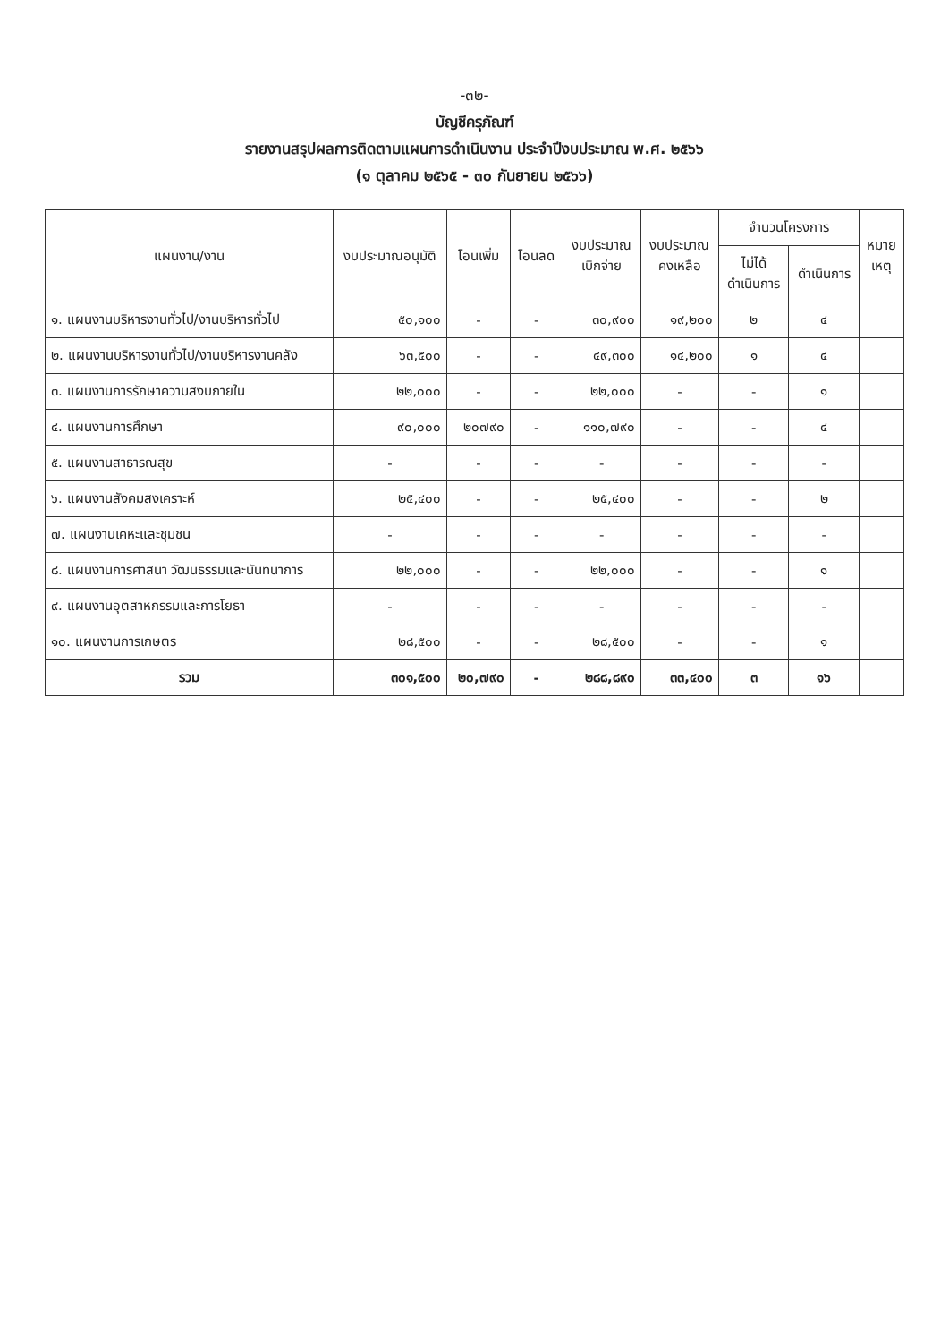-๓๒-
บัญชีครุภัณฑ์
รายงานสรุปผลการติดตามแผนการดำเนินงาน ประจำปีงบประมาณ พ.ศ. ๒๕๖๖
(๑ ตุลาคม ๒๕๖๕ - ๓๐ กันยายน ๒๕๖๖)
| แผนงาน/งาน | งบประมาณอนุมัติ | โอนเพิ่ม | โอนลด | งบประมาณ เบิกจ่าย | งบประมาณ คงเหลือ | จำนวนโครงการ | | หมาย เหตุ |
| --- | --- | --- | --- | --- | --- | --- | --- | --- |
| | | | | | | ไม่ได้ ดำเนินการ | ดำเนินการ | |
| ๑. แผนงานบริหารงานทั่วไป/งานบริหารทั่วไป | ๕๐,๑๐๐ | - | - | ๓๐,๙๐๐ | ๑๙,๒๐๐ | ๒ | ๔ | |
| ๒. แผนงานบริหารงานทั่วไป/งานบริหารงานคลัง | ๖๓,๕๐๐ | - | - | ๔๙,๓๐๐ | ๑๔,๒๐๐ | ๑ | ๔ | |
| ๓. แผนงานการรักษาความสงบภายใน | ๒๒,๐๐๐ | - | - | ๒๒,๐๐๐ | - | - | ๑ | |
| ๔. แผนงานการศึกษา | ๙๐,๐๐๐ | ๒๐๗๙๐ | - | ๑๑๐,๗๙๐ | - | - | ๔ | |
| ๕. แผนงานสาธารณสุข | - | - | - | - | - | - | - | |
| ๖. แผนงานสังคมสงเคราะห์ | ๒๕,๔๐๐ | - | - | ๒๕,๔๐๐ | - | - | ๒ | |
| ๗. แผนงานเคหะและชุมชน | - | - | - | - | - | - | - | |
| ๘. แผนงานการศาสนา วัฒนธรรมและนันทนาการ | ๒๒,๐๐๐ | - | - | ๒๒,๐๐๐ | - | - | ๑ | |
| ๙. แผนงานอุตสาหกรรมและการโยธา | - | - | - | - | - | - | - | |
| ๑๐. แผนงานการเกษตร | ๒๘,๕๐๐ | - | - | ๒๘,๕๐๐ | - | - | ๑ | |
| รวม | ๓๐๑,๕๐๐ | ๒๐,๗๙๐ | - | ๒๘๘,๘๙๐ | ๓๓,๔๐๐ | ๓ | ๑๖ | |